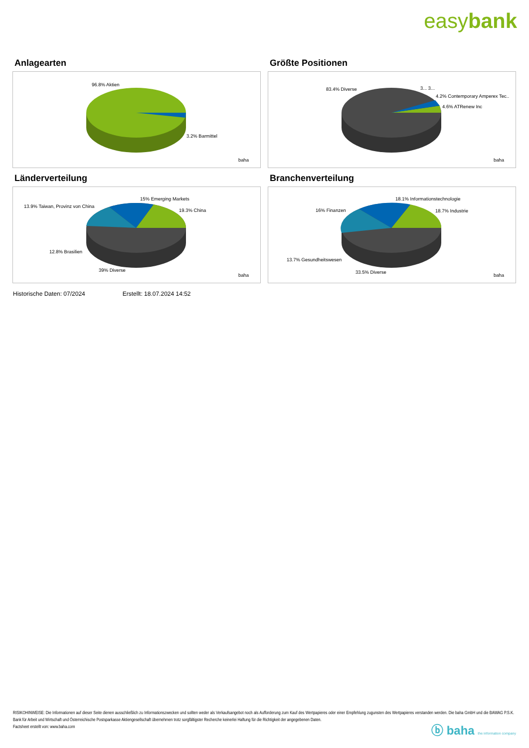easybank
Anlagearten
96.8% Aktien
3.2% Barmittel
baha
Größte Positionen
83.4% Diverse
3... 3...
4.2% Contemporary Amperex Tec..
4.6% ATRenew Inc
baha
Länderverteilung
15% Emerging Markets
13.9% Taiwan, Provinz von China
19.3% China
12.8% Brasilien
39% Diverse
baha
Branchenverteilung
18.1% Informationstechnologie
16% Finanzen
18.7% Industrie
13.7% Gesundheitswesen
33.5% Diverse
baha
Historische Daten: 07/2024 Erstellt: 18.07.2024 14:52
RISIKOHINWEISE: Die Informationen auf dieser Seite dienen ausschließlich zu Informationszwecken und sollten weder als Verkaufsangebot noch als Aufforderung zum Kauf des Wertpapieres oder einer Empfehlung zugunsten des Wertpapieres verstanden werden. Die baha GmbH und die BAWAG P.S.K. Bank für Arbeit und Wirtschaft und Österreichische Postsparkasse Aktiengesellschaft übernehmen trotz sorgfältigster Recherche keinerlei Haftung für die Richtigkeit der angegebenen Daten.
Factsheet erstellt von: www.baha.com
ⓑ baha the information company